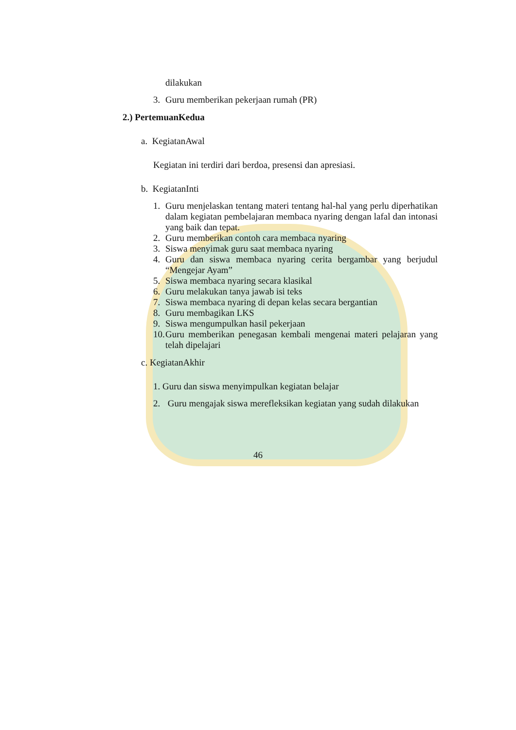dilakukan
3. Guru memberikan pekerjaan rumah (PR)
2.) PertemuanKedua
a. KegiatanAwal
Kegiatan ini terdiri dari berdoa, presensi dan apresiasi.
b. KegiatanInti
1. Guru menjelaskan tentang materi tentang hal-hal yang perlu diperhatikan dalam kegiatan pembelajaran membaca nyaring dengan lafal dan intonasi yang baik dan tepat.
2. Guru memberikan contoh cara membaca nyaring
3. Siswa menyimak guru saat membaca nyaring
4. Guru dan siswa membaca nyaring cerita bergambar yang berjudul “Mengejar Ayam”
5. Siswa membaca nyaring secara klasikal
6. Guru melakukan tanya jawab isi teks
7. Siswa membaca nyaring di depan kelas secara bergantian
8. Guru membagikan LKS
9. Siswa mengumpulkan hasil pekerjaan
10. Guru memberikan penegasan kembali mengenai materi pelajaran yang telah dipelajari
c. KegiatanAkhir
1. Guru dan siswa menyimpulkan kegiatan belajar
2. Guru mengajak siswa merefleksikan kegiatan yang sudah dilakukan
46